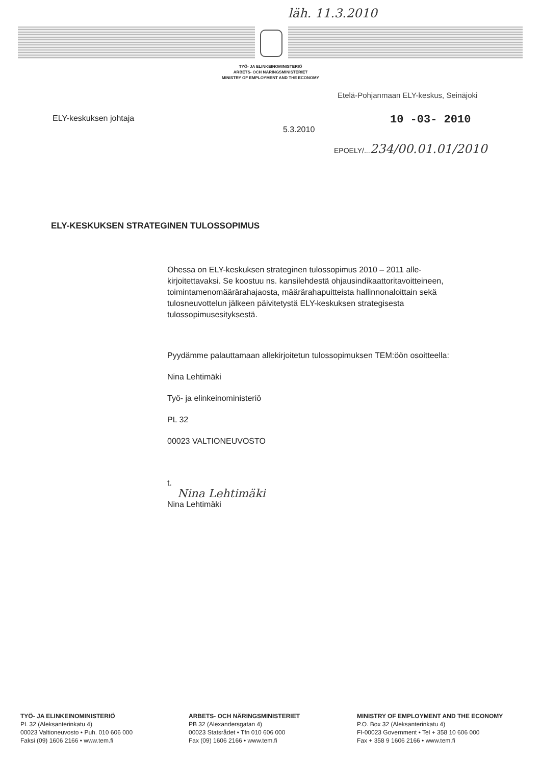läh. 11.3.2010
TYÖ- JA ELINKEINOMINISTERIÖ
ARBETS- OCH NÄRINGSMINISTERIET
MINISTRY OF EMPLOYMENT AND THE ECONOMY
Etelä-Pohjanmaan ELY-keskus, Seinäjoki
ELY-keskuksen johtaja 10 -03- 2010
5.3.2010
EPOELY/...234/00.01.01/2010
ELY-KESKUKSEN STRATEGINEN TULOSSOPIMUS
Ohessa on ELY-keskuksen strateginen tulossopimus 2010 – 2011 alle-kirjoitettavaksi. Se koostuu ns. kansilehdestä ohjausindikaattoritavoitteineen, toimintamenomäärärahajaosta, määrärahapuitteista hallinnonaloittain sekä tulosneuvottelun jälkeen päivitetystä ELY-keskuksen strategisesta tulossopimusesityksestä.
Pyydämme palauttamaan allekirjoitetun tulossopimuksen TEM:öön osoitteella:
Nina Lehtimäki
Työ- ja elinkeinoministeriö
PL 32
00023 VALTIONEUVOSTO
t.
Nina Lehtimäki
Nina Lehtimäki
TYÖ- JA ELINKEINOMINISTERIÖ
PL 32 (Aleksanterinkatu 4)
00023 Valtioneuvosto • Puh. 010 606 000
Faksi (09) 1606 2166 • www.tem.fi
ARBETS- OCH NÄRINGSMINISTERIET
PB 32 (Alexandersgatan 4)
00023 Statsrådet • Tfn 010 606 000
Fax (09) 1606 2166 • www.tem.fi
MINISTRY OF EMPLOYMENT AND THE ECONOMY
P.O. Box 32 (Aleksanterinkatu 4)
FI-00023 Government • Tel + 358 10 606 000
Fax + 358 9 1606 2166 • www.tem.fi